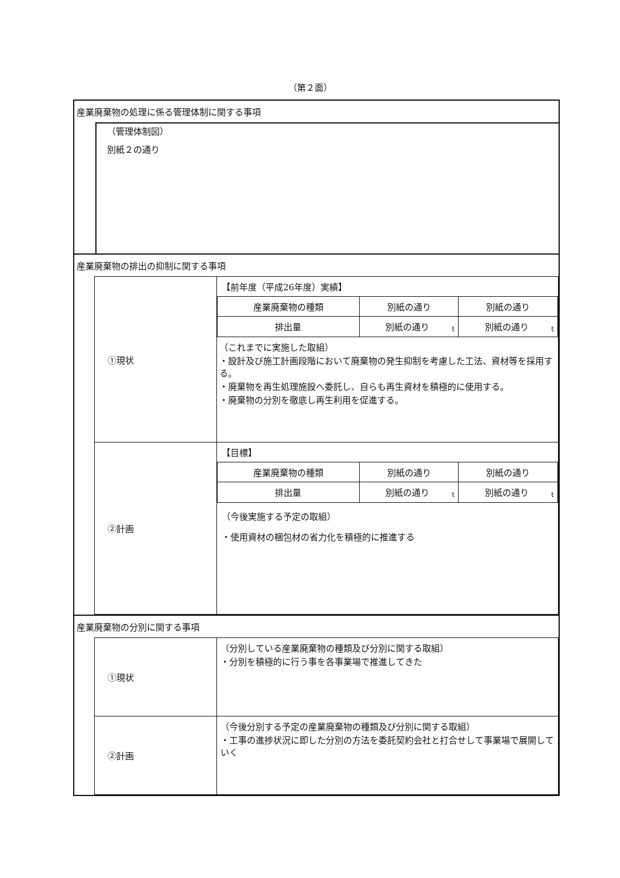（第２面）
産業廃棄物の処理に係る管理体制に関する事項
（管理体制図）
別紙２の通り
産業廃棄物の排出の抑制に関する事項
| ①現状 | 【前年度（平成26年度）実績】 / 産業廃棄物の種類 / 別紙の通り / 別紙の通り / / 排出量 / 別紙の通り t / 別紙の通り t / （これまでに実施した取組） ・設計及び施工計画段階において廃棄物の発生抑制を考慮した工法、資材等を採用する。 ・廃棄物を再生処理施設へ委託し、自らも再生資材を積極的に使用する。 ・廃棄物の分別を徹底し再生利用を促進する。 |
| ②計画 | 【目標】 / 産業廃棄物の種類 / 別紙の通り / 別紙の通り / / 排出量 / 別紙の通り t / 別紙の通り t / （今後実施する予定の取組） ・使用資材の梱包材の省力化を積極的に推進する |
産業廃棄物の分別に関する事項
| ①現状 | （分別している産業廃棄物の種類及び分別に関する取組） ・分別を積極的に行う事を各事業場で推進してきた |
| ②計画 | （今後分別する予定の産業廃棄物の種類及び分別に関する取組） ・工事の進捗状況に即した分別の方法を委託契約会社と打合せして事業場で展開していく |